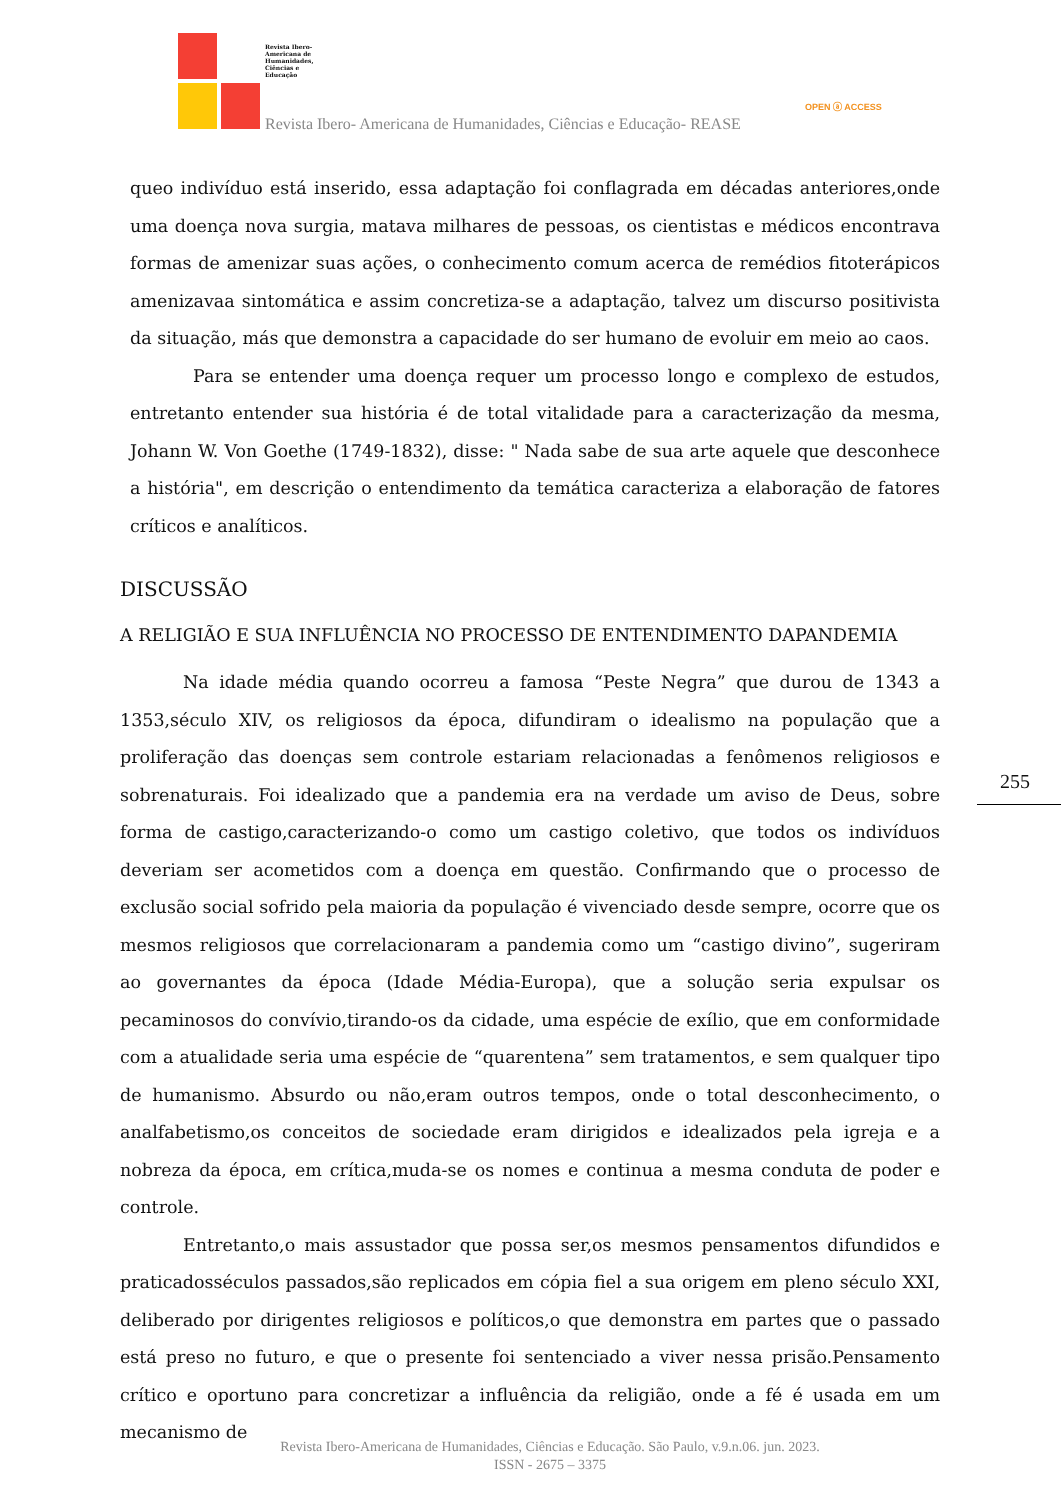Revista Ibero-Americana de Humanidades, Ciências e Educação
Revista Ibero- Americana de Humanidades, Ciências e Educação- REASE
OPEN ⓐ ACCESS
queo indivíduo está inserido, essa adaptação foi conflagrada em décadas anteriores,onde uma doença nova surgia, matava milhares de pessoas, os cientistas e médicos encontrava formas de amenizar suas ações, o conhecimento comum acerca de remédios fitoterápicos amenizavaa sintomática e assim concretiza-se a adaptação, talvez um discurso positivista da situação, más que demonstra a capacidade do ser humano de evoluir em meio ao caos.
Para se entender uma doença requer um processo longo e complexo de estudos, entretanto entender sua história é de total vitalidade para a caracterização da mesma, Johann W. Von Goethe (1749-1832), disse: " Nada sabe de sua arte aquele que desconhece a história", em descrição o entendimento da temática caracteriza a elaboração de fatores críticos e analíticos.
DISCUSSÃO
A RELIGIÃO E SUA INFLUÊNCIA NO PROCESSO DE ENTENDIMENTO DAPANDEMIA
Na idade média quando ocorreu a famosa “Peste Negra” que durou de 1343 a 1353,século XIV, os religiosos da época, difundiram o idealismo na população que a proliferação das doenças sem controle estariam relacionadas a fenômenos religiosos e sobrenaturais. Foi idealizado que a pandemia era na verdade um aviso de Deus, sobre forma de castigo,caracterizando-o como um castigo coletivo, que todos os indivíduos deveriam ser acometidos com a doença em questão. Confirmando que o processo de exclusão social sofrido pela maioria da população é vivenciado desde sempre, ocorre que os mesmos religiosos que correlacionaram a pandemia como um “castigo divino”, sugeriram ao governantes da época (Idade Média-Europa), que a solução seria expulsar os pecaminosos do convívio,tirando-os da cidade, uma espécie de exílio, que em conformidade com a atualidade seria uma espécie de “quarentena” sem tratamentos, e sem qualquer tipo de humanismo. Absurdo ou não,eram outros tempos, onde o total desconhecimento, o analfabetismo,os conceitos de sociedade eram dirigidos e idealizados pela igreja e a nobreza da época, em crítica,muda-se os nomes e continua a mesma conduta de poder e controle.
Entretanto,o mais assustador que possa ser,os mesmos pensamentos difundidos e praticadosséculos passados,são replicados em cópia fiel a sua origem em pleno século XXI, deliberado por dirigentes religiosos e políticos,o que demonstra em partes que o passado está preso no futuro, e que o presente foi sentenciado a viver nessa prisão.Pensamento crítico e oportuno para concretizar a influência da religião, onde a fé é usada em um mecanismo de
255
Revista Ibero-Americana de Humanidades, Ciências e Educação. São Paulo, v.9.n.06. jun. 2023.
ISSN - 2675 – 3375